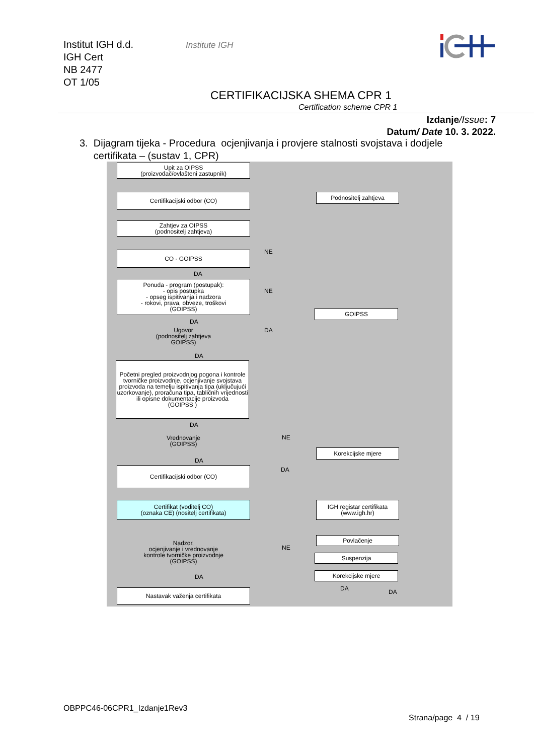Institut IGH d.d.
IGH Cert
NB 2477
OT 1/05
Institute IGH
CERTIFIKACIJSKA SHEMA CPR 1
Certification scheme CPR 1
Izdanje/Issue: 7
Datum/ Date 10. 3. 2022.
3. Dijagram tijeka - Procedura ocjenjivanja i provjere stalnosti svojstava i dodjele
certifikata – (sustav 1, CPR)
Upit za OIPSS
(proizvođač/ovlašteni zastupnik)
Certifikacijski odbor (CO) Podnositelj zahtjeva
Zahtjev za OIPSS
(podnositelj zahtjeva)
NE
CO - GOIPSS
DA
Ponuda - program (postupak):
- opis postupka
- opseg ispitivanja i nadzora
- rokovi, prava, obveze, troškovi
(GOIPSS)
NE
GOIPSS
DA
DA
Ugovor
(podnositelj zahtjeva
GOIPSS)
DA
Početni pregled proizvodnjog pogona i kontrole tvorničke proizvodnje, ocjenjivanje svojstava proizvoda na temelju ispitivanja tipa (uključujući uzorkovanje), proračuna tipa, tabličnih vrijednosti ili opisne dokumentacije proizvoda
(GOIPSS )
DA
Vrednovanje
(GOIPSS)
NE
Korekcijske mjere
DA
DA
Certifikacijski odbor (CO)
Certifikat (voditelj CO)
(oznaka CE) (nositelj certifikata)
IGH registar certifikata
(www.igh.hr)
Nadzor,
ocjenjivanje i vrednovanje
kontrole tvorničke proizvodnje
(GOIPSS)
NE
Povlačenje
Suspenzija
Korekcijske mjere
DA
DA DA
Nastavak važenja certifikata
OBPPC46-06CPR1_Izdanje1Rev3
Strana/page 4 / 19